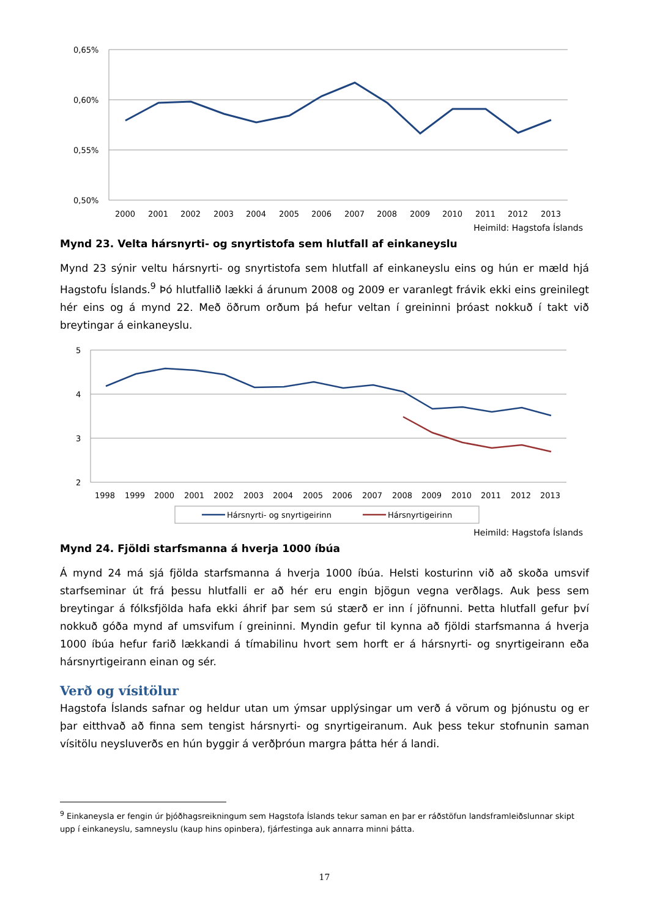0,65%
0,60%
0,55%
0,50%
2000
2001
2002
2003
2004
2005
2006
2007
2008
2009
2010
2011
2012
2013
Heimild: Hagstofa Íslands
Mynd 23. Velta hársnyrti- og snyrtistofa sem hlutfall af einkaneyslu
Mynd 23 sýnir veltu hársnyrti- og snyrtistofa sem hlutfall af einkaneyslu eins og hún er mæld hjá Hagstofu Íslands.<sup>9</sup> Þó hlutfallið lækki á árunum 2008 og 2009 er varanlegt frávik ekki eins greinilegt hér eins og á mynd 22. Með öðrum orðum þá hefur veltan í greininni þróast nokkuð í takt við breytingar á einkaneyslu.
5
4
3
2
1998
1999
2000
2001
2002
2003
2004
2005
2006
2007
2008
2009
2010
2011
2012
2013
Hársnyrti- og snyrtigeirinn
Hársnyrtigeirinn
Heimild: Hagstofa Íslands
Mynd 24. Fjöldi starfsmanna á hverja 1000 íbúa
Á mynd 24 má sjá fjölda starfsmanna á hverja 1000 íbúa. Helsti kosturinn við að skoða umsvif starfseminar út frá þessu hlutfalli er að hér eru engin bjögun vegna verðlags. Auk þess sem breytingar á fólksfjölda hafa ekki áhrif þar sem sú stærð er inn í jöfnunni. Þetta hlutfall gefur því nokkuð góða mynd af umsvifum í greininni. Myndin gefur til kynna að fjöldi starfsmanna á hverja 1000 íbúa hefur farið lækkandi á tímabilinu hvort sem horft er á hársnyrti- og snyrtigeirann eða hársnyrtigeirann einan og sér.
Verð og vísitölur
Hagstofa Íslands safnar og heldur utan um ýmsar upplýsingar um verð á vörum og þjónustu og er þar eitthvað að finna sem tengist hársnyrti- og snyrtigeiranum. Auk þess tekur stofnunin saman vísitölu neysluverðs en hún byggir á verðþróun margra þátta hér á landi.
<sup>9</sup> Einkaneysla er fengin úr þjóðhagsreikningum sem Hagstofa Íslands tekur saman en þar er ráðstöfun landsframleiðslunnar skipt upp í einkaneyslu, samneyslu (kaup hins opinbera), fjárfestinga auk annarra minni þátta.
17